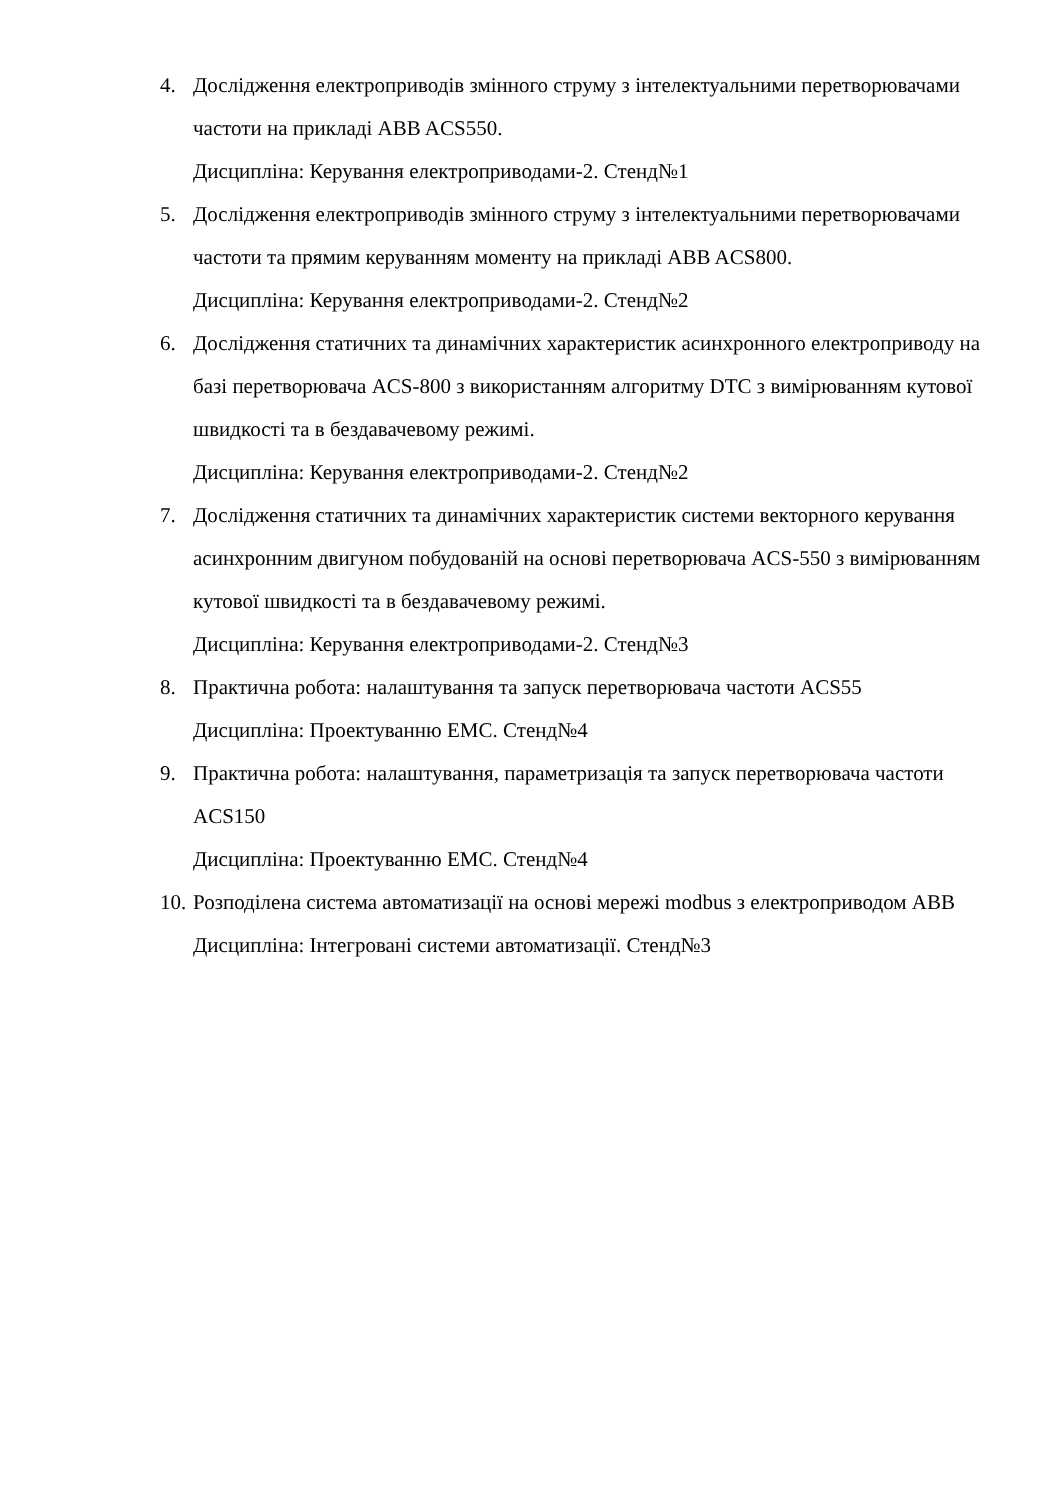4. Дослідження електроприводів змінного струму з інтелектуальними перетворювачами частоти на прикладі ABB ACS550.
Дисципліна: Керування електроприводами-2. Стенд№1
5. Дослідження електроприводів змінного струму з інтелектуальними перетворювачами частоти та прямим керуванням моменту на прикладі ABB ACS800.
Дисципліна: Керування електроприводами-2. Стенд№2
6. Дослідження статичних та динамічних характеристик асинхронного електроприводу на базі перетворювача ACS-800 з використанням алгоритму DTC з вимірюванням кутової швидкості та в бездавачевому режимі.
Дисципліна: Керування електроприводами-2. Стенд№2
7. Дослідження статичних та динамічних характеристик системи векторного керування асинхронним двигуном побудованій на основі перетворювача ACS-550 з вимірюванням кутової швидкості та в бездавачевому режимі.
Дисципліна: Керування електроприводами-2. Стенд№3
8. Практична робота: налаштування та запуск перетворювача частоти ACS55
Дисципліна: Проектуванню ЕМС. Стенд№4
9. Практична робота: налаштування, параметризація та запуск перетворювача частоти ACS150
Дисципліна: Проектуванню ЕМС. Стенд№4
10.
Розподілена система автоматизації на основі мережі modbus з електроприводом ABB
Дисципліна: Інтегровані системи автоматизації. Стенд№3